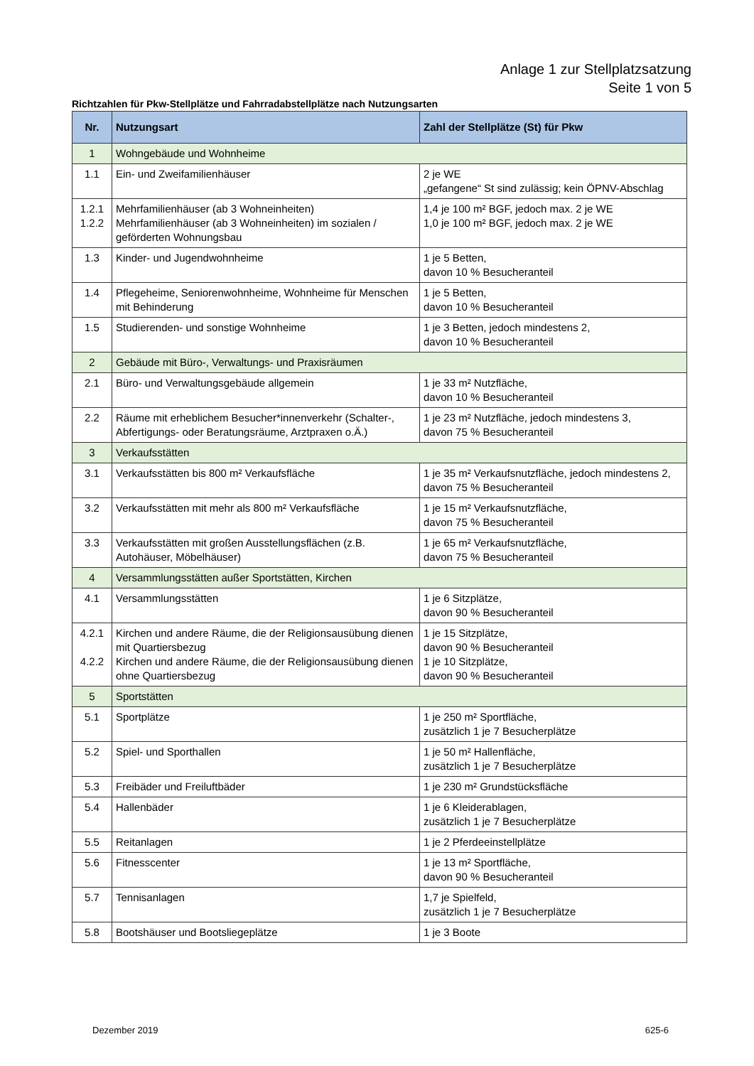Anlage 1 zur Stellplatzsatzung
Seite 1 von 5
Richtzahlen für Pkw-Stellplätze und Fahrradabstellplätze nach Nutzungsarten
| Nr. | Nutzungsart | Zahl der Stellplätze (St) für Pkw |
| --- | --- | --- |
| 1 | Wohngebäude und Wohnheime | |
| 1.1 | Ein- und Zweifamilienhäuser | 2 je WE „gefangene“ St sind zulässig; kein ÖPNV-Abschlag |
| 1.2.1 1.2.2 | Mehrfamilienhäuser (ab 3 Wohneinheiten) Mehrfamilienhäuser (ab 3 Wohneinheiten) im sozialen / geförderten Wohnungsbau | 1,4 je 100 m² BGF, jedoch max. 2 je WE 1,0 je 100 m² BGF, jedoch max. 2 je WE |
| 1.3 | Kinder- und Jugendwohnheime | 1 je 5 Betten, davon 10 % Besucheranteil |
| 1.4 | Pflegeheime, Seniorenwohnheime, Wohnheime für Menschen mit Behinderung | 1 je 5 Betten, davon 10 % Besucheranteil |
| 1.5 | Studierenden- und sonstige Wohnheime | 1 je 3 Betten, jedoch mindestens 2, davon 10 % Besucheranteil |
| 2 | Gebäude mit Büro-, Verwaltungs- und Praxisräumen | |
| 2.1 | Büro- und Verwaltungsgebäude allgemein | 1 je 33 m² Nutzfläche, davon 10 % Besucheranteil |
| 2.2 | Räume mit erheblichem Besucher*innenverkehr (Schalter-, Abfertigungs- oder Beratungsräume, Arztpraxen o.Ä.) | 1 je 23 m² Nutzfläche, jedoch mindestens 3, davon 75 % Besucheranteil |
| 3 | Verkaufsstätten | |
| 3.1 | Verkaufsstätten bis 800 m² Verkaufsfläche | 1 je 35 m² Verkaufsnutzfläche, jedoch mindestens 2, davon 75 % Besucheranteil |
| 3.2 | Verkaufsstätten mit mehr als 800 m² Verkaufsfläche | 1 je 15 m² Verkaufsnutzfläche, davon 75 % Besucheranteil |
| 3.3 | Verkaufsstätten mit großen Ausstellungsflächen (z.B. Autohäuser, Möbelhäuser) | 1 je 65 m² Verkaufsnutzfläche, davon 75 % Besucheranteil |
| 4 | Versammlungsstätten außer Sportstätten, Kirchen | |
| 4.1 | Versammlungsstätten | 1 je 6 Sitzplätze, davon 90 % Besucheranteil |
| 4.2.1 4.2.2 | Kirchen und andere Räume, die der Religionsausübung dienen mit Quartiersbezug Kirchen und andere Räume, die der Religionsausübung dienen ohne Quartiersbezug | 1 je 15 Sitzplätze, davon 90 % Besucheranteil 1 je 10 Sitzplätze, davon 90 % Besucheranteil |
| 5 | Sportstätten | |
| 5.1 | Sportplätze | 1 je 250 m² Sportfläche, zusätzlich 1 je 7 Besucherplätze |
| 5.2 | Spiel- und Sporthallen | 1 je 50 m² Hallenfläche, zusätzlich 1 je 7 Besucherplätze |
| 5.3 | Freibäder und Freiluftbäder | 1 je 230 m² Grundstücksfläche |
| 5.4 | Hallenbäder | 1 je 6 Kleiderablagen, zusätzlich 1 je 7 Besucherplätze |
| 5.5 | Reitanlagen | 1 je 2 Pferdeeinstellplätze |
| 5.6 | Fitnesscenter | 1 je 13 m² Sportfläche, davon 90 % Besucheranteil |
| 5.7 | Tennisanlagen | 1,7 je Spielfeld, zusätzlich 1 je 7 Besucherplätze |
| 5.8 | Bootshäuser und Bootsliegeplätze | 1 je 3 Boote |
Dezember 2019 625-6